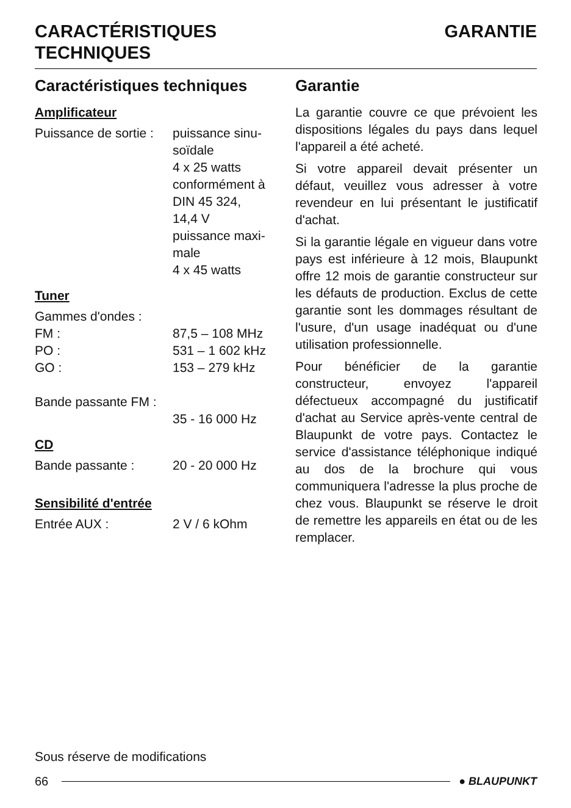CARACTÉRISTIQUES
TECHNIQUES
GARANTIE
Caractéristiques techniques
Amplificateur
| Puissance de sortie : | puissance sinu- soïdale 4 x 25 watts conformément à DIN 45 324, 14,4 V puissance maxi- male 4 x 45 watts |
Tuner
| Gammes d'ondes : | |
| FM : | 87,5 – 108 MHz |
| PO : | 531 – 1 602 kHz |
| GO : | 153 – 279 kHz |
| Bande passante FM : | |
| | 35 - 16 000 Hz |
CD
| Bande passante : | 20 - 20 000 Hz |
Sensibilité d'entrée
| Entrée AUX : | 2 V / 6 kOhm |
Garantie
La garantie couvre ce que prévoient les dispositions légales du pays dans lequel l'appareil a été acheté.
Si votre appareil devait présenter un défaut, veuillez vous adresser à votre revendeur en lui présentant le justificatif d'achat.
Si la garantie légale en vigueur dans votre pays est inférieure à 12 mois, Blaupunkt offre 12 mois de garantie constructeur sur les défauts de production. Exclus de cette garantie sont les dommages résultant de l'usure, d'un usage inadéquat ou d'une utilisation professionnelle.
Pour bénéficier de la garantie constructeur, envoyez l'appareil défectueux accompagné du justificatif d'achat au Service après-vente central de Blaupunkt de votre pays. Contactez le service d'assistance téléphonique indiqué au dos de la brochure qui vous communiquera l'adresse la plus proche de chez vous. Blaupunkt se réserve le droit de remettre les appareils en état ou de les remplacer.
Sous réserve de modifications
66 ● BLAUPUNKT